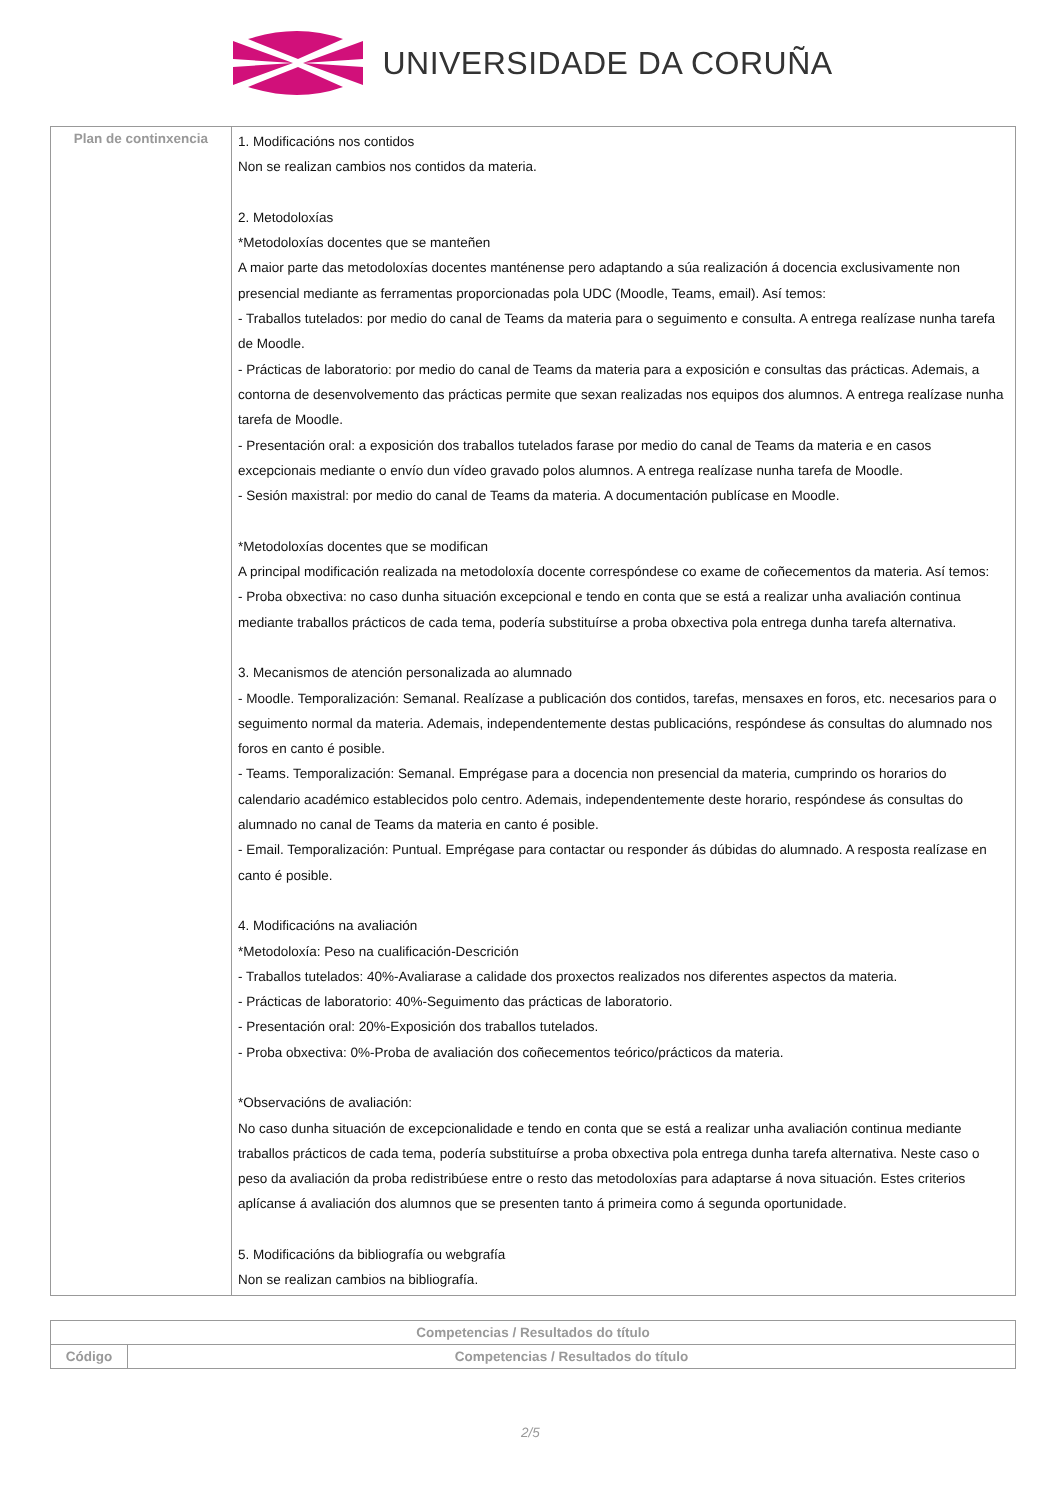UNIVERSIDADE DA CORUÑA
| Plan de continxencia | 1. Modificacións nos contidos Non se realizan cambios nos contidos da materia. 2. Metodoloxías *Metodoloxías docentes que se manteñen A maior parte das metodoloxías docentes manténense pero adaptando a súa realización á docencia exclusivamente non presencial mediante as ferramentas proporcionadas pola UDC (Moodle, Teams, email). Así temos: - Traballos tutelados: por medio do canal de Teams da materia para o seguimento e consulta. A entrega realízase nunha tarefa de Moodle. - Prácticas de laboratorio: por medio do canal de Teams da materia para a exposición e consultas das prácticas. Ademais, a contorna de desenvolvemento das prácticas permite que sexan realizadas nos equipos dos alumnos. A entrega realízase nunha tarefa de Moodle. - Presentación oral: a exposición dos traballos tutelados farase por medio do canal de Teams da materia e en casos excepcionais mediante o envío dun vídeo gravado polos alumnos. A entrega realízase nunha tarefa de Moodle. - Sesión maxistral: por medio do canal de Teams da materia. A documentación publícase en Moodle. *Metodoloxías docentes que se modifican A principal modificación realizada na metodoloxía docente correspóndese co exame de coñecementos da materia. Así temos: - Proba obxectiva: no caso dunha situación excepcional e tendo en conta que se está a realizar unha avaliación continua mediante traballos prácticos de cada tema, podería substituírse a proba obxectiva pola entrega dunha tarefa alternativa. 3. Mecanismos de atención personalizada ao alumnado - Moodle. Temporalización: Semanal. Realízase a publicación dos contidos, tarefas, mensaxes en foros, etc. necesarios para o seguimento normal da materia. Ademais, independentemente destas publicacións, respóndese ás consultas do alumnado nos foros en canto é posible. - Teams. Temporalización: Semanal. Emprégase para a docencia non presencial da materia, cumprindo os horarios do calendario académico establecidos polo centro. Ademais, independentemente deste horario, respóndese ás consultas do alumnado no canal de Teams da materia en canto é posible. - Email. Temporalización: Puntual. Emprégase para contactar ou responder ás dúbidas do alumnado. A resposta realízase en canto é posible. 4. Modificacións na avaliación *Metodoloxía: Peso na cualificación-Descrición - Traballos tutelados: 40%-Avaliarase a calidade dos proxectos realizados nos diferentes aspectos da materia. - Prácticas de laboratorio: 40%-Seguimento das prácticas de laboratorio. - Presentación oral: 20%-Exposición dos traballos tutelados. - Proba obxectiva: 0%-Proba de avaliación dos coñecementos teórico/prácticos da materia. *Observacións de avaliación: No caso dunha situación de excepcionalidade e tendo en conta que se está a realizar unha avaliación continua mediante traballos prácticos de cada tema, podería substituírse a proba obxectiva pola entrega dunha tarefa alternativa. Neste caso o peso da avaliación da proba redistribúese entre o resto das metodoloxías para adaptarse á nova situación. Estes criterios aplícanse á avaliación dos alumnos que se presenten tanto á primeira como á segunda oportunidade. 5. Modificacións da bibliografía ou webgrafía Non se realizan cambios na bibliografía. |
| Competencias / Resultados do título | |
| --- | --- |
| Código | Competencias / Resultados do título |
2/5